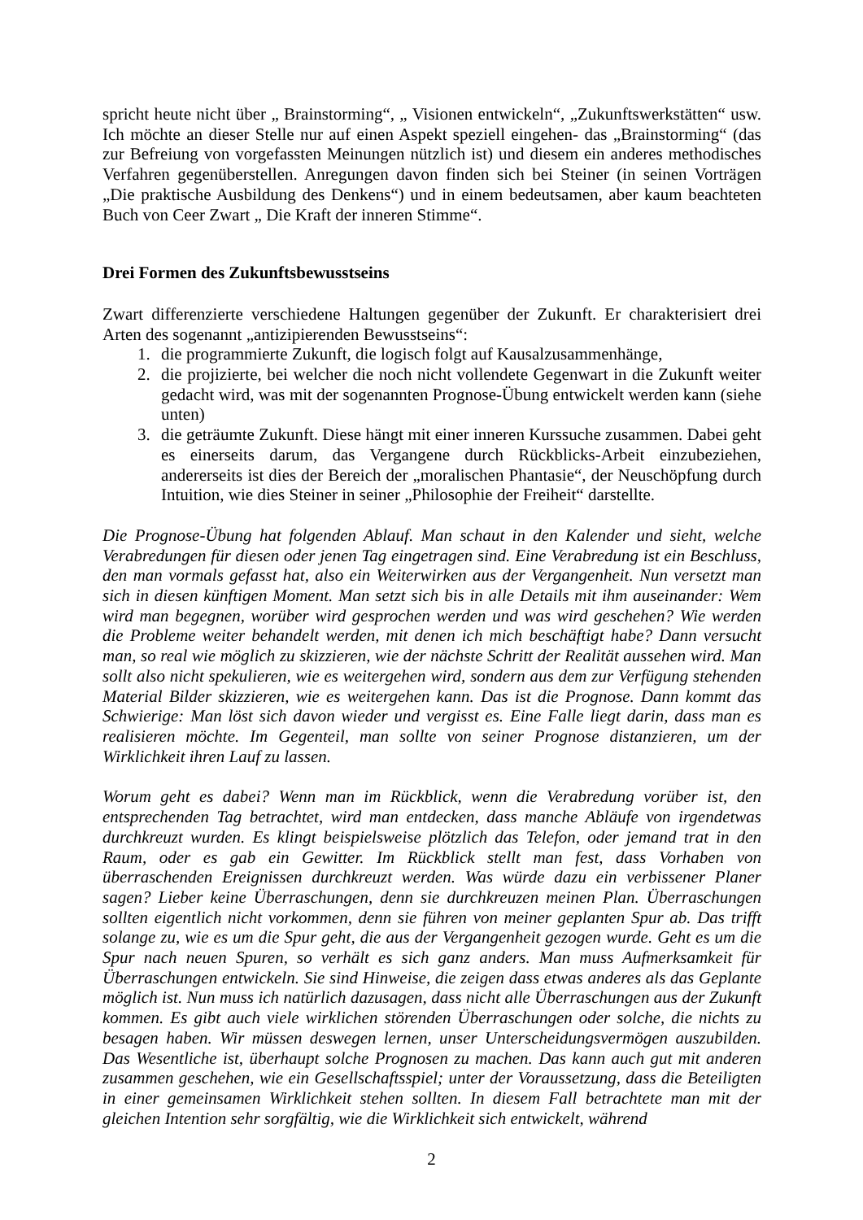spricht heute nicht über „ Brainstorming“, „ Visionen entwickeln“, „Zukunftswerkstätten“ usw. Ich möchte an dieser Stelle nur auf einen Aspekt speziell eingehen- das „Brainstorming“ (das zur Befreiung von vorgefassten Meinungen nützlich ist) und diesem ein anderes methodisches Verfahren gegenüberstellen. Anregungen davon finden sich bei Steiner (in seinen Vorträgen „Die praktische Ausbildung des Denkens“) und in einem bedeutsamen, aber kaum beachteten Buch von Ceer Zwart „ Die Kraft der inneren Stimme“.
Drei Formen des Zukunftsbewusstseins
Zwart differenzierte verschiedene Haltungen gegenüber der Zukunft. Er charakterisiert drei Arten des sogenannt „antizipierenden Bewusstseins“:
1. die programmierte Zukunft, die logisch folgt auf Kausalzusammenhänge,
2. die projizierte, bei welcher die noch nicht vollendete Gegenwart in die Zukunft weiter gedacht wird, was mit der sogenannten Prognose-Übung entwickelt werden kann (siehe unten)
3. die geträumte Zukunft. Diese hängt mit einer inneren Kurssuche zusammen. Dabei geht es einerseits darum, das Vergangene durch Rückblicks-Arbeit einzubeziehen, andererseits ist dies der Bereich der „moralischen Phantasie“, der Neuschöpfung durch Intuition, wie dies Steiner in seiner „Philosophie der Freiheit“ darstellte.
Die Prognose-Übung hat folgenden Ablauf. Man schaut in den Kalender und sieht, welche Verabredungen für diesen oder jenen Tag eingetragen sind. Eine Verabredung ist ein Beschluss, den man vormals gefasst hat, also ein Weiterwirken aus der Vergangenheit. Nun versetzt man sich in diesen künftigen Moment. Man setzt sich bis in alle Details mit ihm auseinander: Wem wird man begegnen, worüber wird gesprochen werden und was wird geschehen? Wie werden die Probleme weiter behandelt werden, mit denen ich mich beschäftigt habe? Dann versucht man, so real wie möglich zu skizzieren, wie der nächste Schritt der Realität aussehen wird. Man sollt also nicht spekulieren, wie es weitergehen wird, sondern aus dem zur Verfügung stehenden Material Bilder skizzieren, wie es weitergehen kann. Das ist die Prognose. Dann kommt das Schwierige: Man löst sich davon wieder und vergisst es. Eine Falle liegt darin, dass man es realisieren möchte. Im Gegenteil, man sollte von seiner Prognose distanzieren, um der Wirklichkeit ihren Lauf zu lassen.
Worum geht es dabei? Wenn man im Rückblick, wenn die Verabredung vorüber ist, den entsprechenden Tag betrachtet, wird man entdecken, dass manche Abläufe von irgendetwas durchkreuzt wurden. Es klingt beispielsweise plötzlich das Telefon, oder jemand trat in den Raum, oder es gab ein Gewitter. Im Rückblick stellt man fest, dass Vorhaben von überraschenden Ereignissen durchkreuzt werden. Was würde dazu ein verbissener Planer sagen? Lieber keine Überraschungen, denn sie durchkreuzen meinen Plan. Überraschungen sollten eigentlich nicht vorkommen, denn sie führen von meiner geplanten Spur ab. Das trifft solange zu, wie es um die Spur geht, die aus der Vergangenheit gezogen wurde. Geht es um die Spur nach neuen Spuren, so verhält es sich ganz anders. Man muss Aufmerksamkeit für Überraschungen entwickeln. Sie sind Hinweise, die zeigen dass etwas anderes als das Geplante möglich ist. Nun muss ich natürlich dazusagen, dass nicht alle Überraschungen aus der Zukunft kommen. Es gibt auch viele wirklichen störenden Überraschungen oder solche, die nichts zu besagen haben. Wir müssen deswegen lernen, unser Unterscheidungsvermögen auszubilden. Das Wesentliche ist, überhaupt solche Prognosen zu machen. Das kann auch gut mit anderen zusammen geschehen, wie ein Gesellschaftsspiel; unter der Voraussetzung, dass die Beteiligten in einer gemeinsamen Wirklichkeit stehen sollten. In diesem Fall betrachtete man mit der gleichen Intention sehr sorgfältig, wie die Wirklichkeit sich entwickelt, während
2